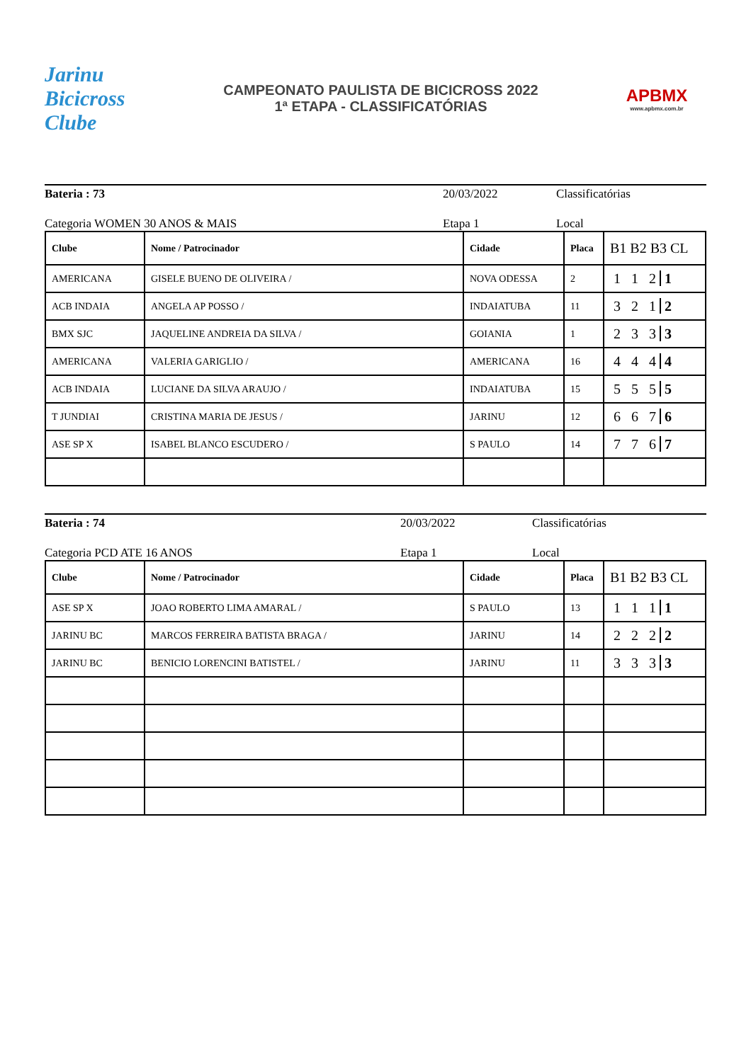Jarinu Bicicross Clube
CAMPEONATO PAULISTA DE BICICROSS 2022
1ª ETAPA - CLASSIFICATÓRIAS
APBMX
www.apbmx.com.br
Bateria : 73 20/03/2022 Classificatórias
Categoria WOMEN 30 ANOS & MAIS Etapa 1 Local
| Clube | Nome / Patrocinador | Cidade | Placa | B1 B2 B3 CL |
| --- | --- | --- | --- | --- |
| AMERICANA | GISELE BUENO DE OLIVEIRA / | NOVA ODESSA | 2 | 1 1 2 1 |
| ACB INDAIA | ANGELA AP POSSO / | INDAIATUBA | 11 | 3 2 1 2 |
| BMX SJC | JAQUELINE ANDREIA DA SILVA / | GOIANIA | 1 | 2 3 3 3 |
| AMERICANA | VALERIA GARIGLIO / | AMERICANA | 16 | 4 4 4 4 |
| ACB INDAIA | LUCIANE DA SILVA ARAUJO / | INDAIATUBA | 15 | 5 5 5 5 |
| T JUNDIAI | CRISTINA MARIA DE JESUS / | JARINU | 12 | 6 6 7 6 |
| ASE SP X | ISABEL BLANCO ESCUDERO / | S PAULO | 14 | 7 7 6 7 |
Bateria : 74 20/03/2022 Classificatórias
Categoria PCD ATE 16 ANOS Etapa 1 Local
| Clube | Nome / Patrocinador | Cidade | Placa | B1 B2 B3 CL |
| --- | --- | --- | --- | --- |
| ASE SP X | JOAO ROBERTO LIMA AMARAL / | S PAULO | 13 | 1 1 1 1 |
| JARINU BC | MARCOS FERREIRA BATISTA BRAGA / | JARINU | 14 | 2 2 2 2 |
| JARINU BC | BENICIO LORENCINI BATISTEL / | JARINU | 11 | 3 3 3 3 |